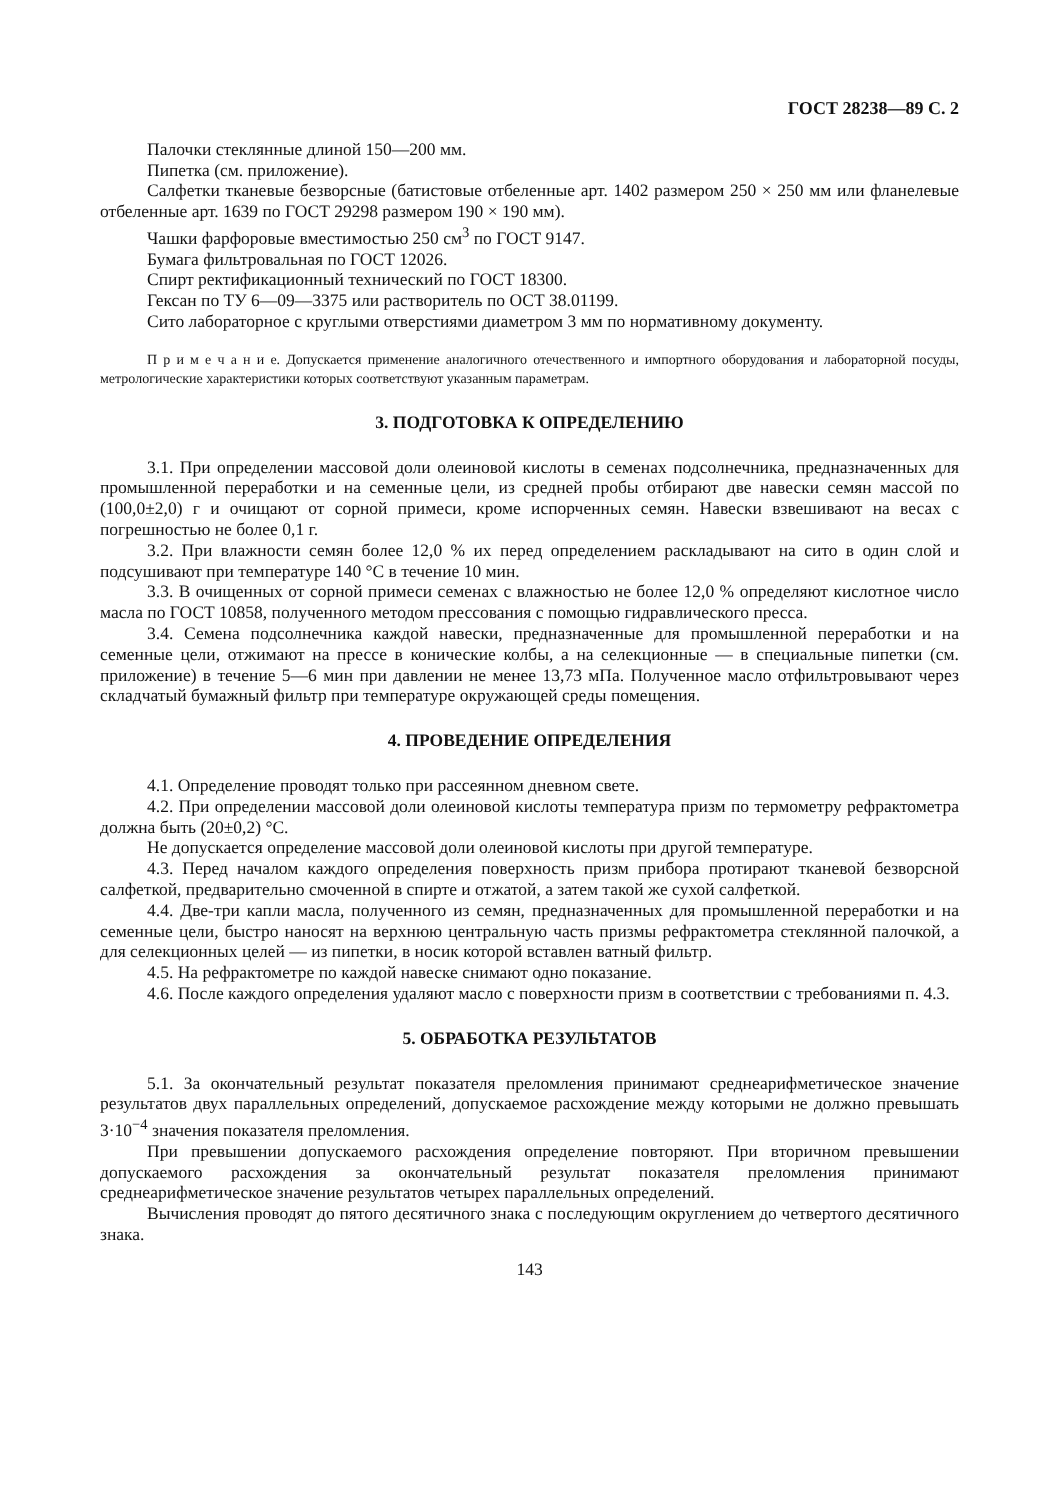ГОСТ 28238—89 С. 2
Палочки стеклянные длиной 150—200 мм.
Пипетка (см. приложение).
Салфетки тканевые безворсные (батистовые отбеленные арт. 1402 размером 250 × 250 мм или фланелевые отбеленные арт. 1639 по ГОСТ 29298 размером 190 × 190 мм).
Чашки фарфоровые вместимостью 250 см<sup>3</sup> по ГОСТ 9147.
Бумага фильтровальная по ГОСТ 12026.
Спирт ректификационный технический по ГОСТ 18300.
Гексан по ТУ 6—09—3375 или растворитель по ОСТ 38.01199.
Сито лабораторное с круглыми отверстиями диаметром 3 мм по нормативному документу.
П р и м е ч а н и е. Допускается применение аналогичного отечественного и импортного оборудования и лабораторной посуды, метрологические характеристики которых соответствуют указанным параметрам.
3. ПОДГОТОВКА К ОПРЕДЕЛЕНИЮ
3.1. При определении массовой доли олеиновой кислоты в семенах подсолнечника, предназначенных для промышленной переработки и на семенные цели, из средней пробы отбирают две навески семян массой по (100,0±2,0) г и очищают от сорной примеси, кроме испорченных семян. Навески взвешивают на весах с погрешностью не более 0,1 г.
3.2. При влажности семян более 12,0 % их перед определением раскладывают на сито в один слой и подсушивают при температуре 140 °С в течение 10 мин.
3.3. В очищенных от сорной примеси семенах с влажностью не более 12,0 % определяют кислотное число масла по ГОСТ 10858, полученного методом прессования с помощью гидравлического пресса.
3.4. Семена подсолнечника каждой навески, предназначенные для промышленной переработки и на семенные цели, отжимают на прессе в конические колбы, а на селекционные — в специальные пипетки (см. приложение) в течение 5—6 мин при давлении не менее 13,73 мПа. Полученное масло отфильтровывают через складчатый бумажный фильтр при температуре окружающей среды помещения.
4. ПРОВЕДЕНИЕ ОПРЕДЕЛЕНИЯ
4.1. Определение проводят только при рассеянном дневном свете.
4.2. При определении массовой доли олеиновой кислоты температура призм по термометру рефрактометра должна быть (20±0,2) °С.
Не допускается определение массовой доли олеиновой кислоты при другой температуре.
4.3. Перед началом каждого определения поверхность призм прибора протирают тканевой безворсной салфеткой, предварительно смоченной в спирте и отжатой, а затем такой же сухой салфеткой.
4.4. Две-три капли масла, полученного из семян, предназначенных для промышленной переработки и на семенные цели, быстро наносят на верхнюю центральную часть призмы рефрактометра стеклянной палочкой, а для селекционных целей — из пипетки, в носик которой вставлен ватный фильтр.
4.5. На рефрактометре по каждой навеске снимают одно показание.
4.6. После каждого определения удаляют масло с поверхности призм в соответствии с требованиями п. 4.3.
5. ОБРАБОТКА РЕЗУЛЬТАТОВ
5.1. За окончательный результат показателя преломления принимают среднеарифметическое значение результатов двух параллельных определений, допускаемое расхождение между которыми не должно превышать 3·10<sup>−4</sup> значения показателя преломления.
При превышении допускаемого расхождения определение повторяют. При вторичном превышении допускаемого расхождения за окончательный результат показателя преломления принимают среднеарифметическое значение результатов четырех параллельных определений.
Вычисления проводят до пятого десятичного знака с последующим округлением до четвертого десятичного знака.
143